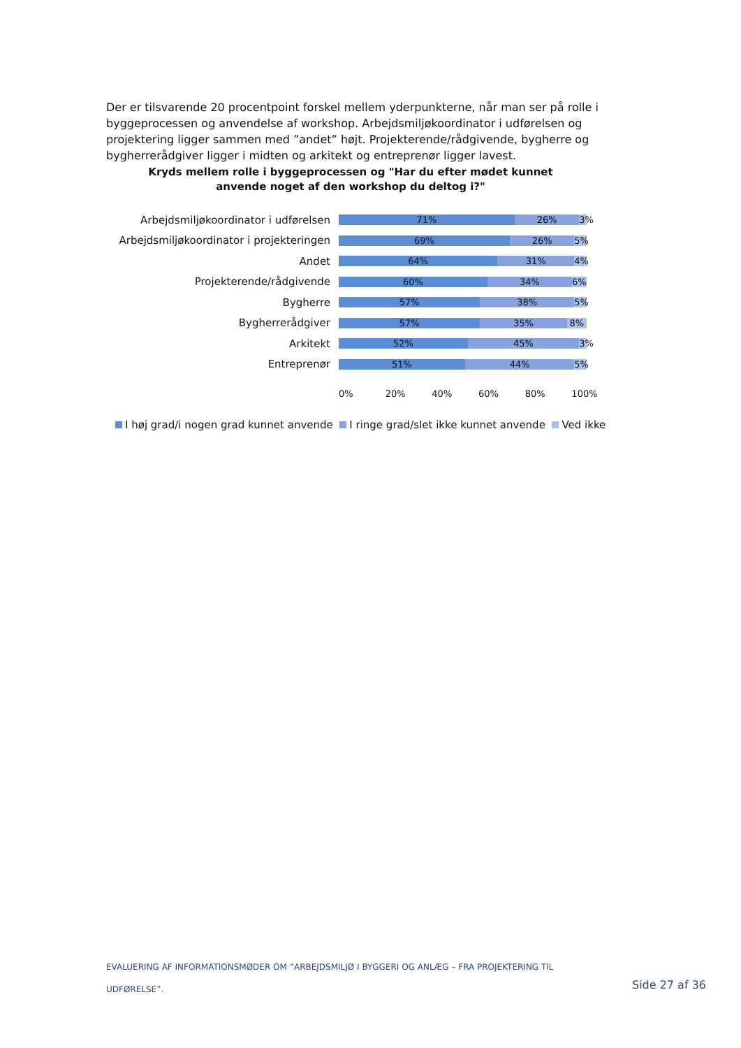Der er tilsvarende 20 procentpoint forskel mellem yderpunkterne, når man ser på rolle i byggeprocessen og anvendelse af workshop. Arbejdsmiljøkoordinator i udførelsen og projektering ligger sammen med ”andet” højt. Projekterende/rådgivende, bygherre og bygherrerådgiver ligger i midten og arkitekt og entreprenør ligger lavest.
Kryds mellem rolle i byggeprocessen og "Har du efter mødet kunnet
anvende noget af den workshop du deltog i?"
Arbejdsmiljøkoordinator i udførelsen
71% 26% 3%
Arbejdsmiljøkoordinator i projekteringen
69% 26% 5%
Andet
64% 31% 4%
Projekterende/rådgivende
60% 34% 6%
Bygherre
57% 38% 5%
Bygherrerådgiver
57% 35% 8%
Arkitekt
52% 45% 3%
Entreprenør
51% 44% 5%
0% 20% 40% 60% 80% 100%
I høj grad/i nogen grad kunnet anvende I ringe grad/slet ikke kunnet anvende Ved ikke
EVALUERING AF INFORMATIONSMØDER OM ”ARBEJDSMILJØ I BYGGERI OG ANLÆG – FRA PROJEKTERING TIL UDFØRELSE”.
Side 27 af 36